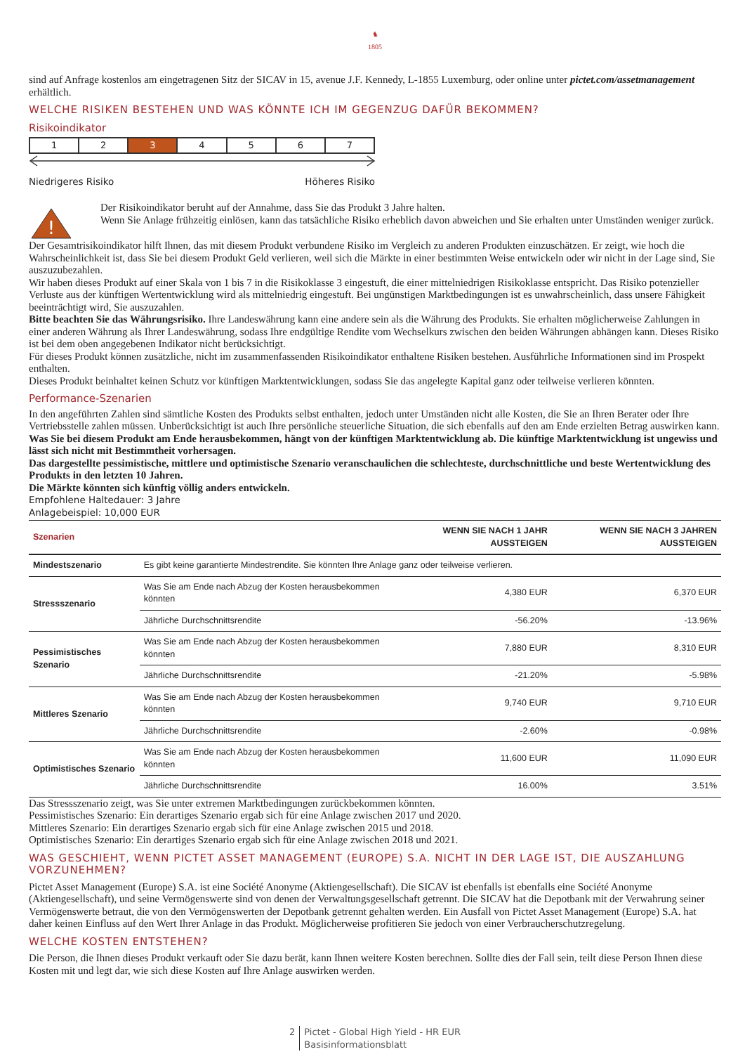♞
1805
sind auf Anfrage kostenlos am eingetragenen Sitz der SICAV in 15, avenue J.F. Kennedy, L-1855 Luxemburg, oder online unter pictet.com/assetmanagement erhältlich.
WELCHE RISIKEN BESTEHEN UND WAS KÖNNTE ICH IM GEGENZUG DAFÜR BEKOMMEN?
Risikoindikator
| 1 | 2 | 3 | 4 | 5 | 6 | 7 |
Niedrigeres Risiko Höheres Risiko
!
Der Risikoindikator beruht auf der Annahme, dass Sie das Produkt 3 Jahre halten.
Wenn Sie Anlage frühzeitig einlösen, kann das tatsächliche Risiko erheblich davon abweichen und Sie erhalten unter Umständen weniger zurück.
Der Gesamtrisikoindikator hilft Ihnen, das mit diesem Produkt verbundene Risiko im Vergleich zu anderen Produkten einzuschätzen. Er zeigt, wie hoch die Wahrscheinlichkeit ist, dass Sie bei diesem Produkt Geld verlieren, weil sich die Märkte in einer bestimmten Weise entwickeln oder wir nicht in der Lage sind, Sie auszuzubezahlen.
Wir haben dieses Produkt auf einer Skala von 1 bis 7 in die Risikoklasse 3 eingestuft, die einer mittelniedrigen Risikoklasse entspricht. Das Risiko potenzieller Verluste aus der künftigen Wertentwicklung wird als mittelniedrig eingestuft. Bei ungünstigen Marktbedingungen ist es unwahrscheinlich, dass unsere Fähigkeit beeinträchtigt wird, Sie auszuzahlen.
Bitte beachten Sie das Währungsrisiko. Ihre Landeswährung kann eine andere sein als die Währung des Produkts. Sie erhalten möglicherweise Zahlungen in einer anderen Währung als Ihrer Landeswährung, sodass Ihre endgültige Rendite vom Wechselkurs zwischen den beiden Währungen abhängen kann. Dieses Risiko ist bei dem oben angegebenen Indikator nicht berücksichtigt.
Für dieses Produkt können zusätzliche, nicht im zusammenfassenden Risikoindikator enthaltene Risiken bestehen. Ausführliche Informationen sind im Prospekt enthalten.
Dieses Produkt beinhaltet keinen Schutz vor künftigen Marktentwicklungen, sodass Sie das angelegte Kapital ganz oder teilweise verlieren könnten.
Performance-Szenarien
In den angeführten Zahlen sind sämtliche Kosten des Produkts selbst enthalten, jedoch unter Umständen nicht alle Kosten, die Sie an Ihren Berater oder Ihre Vertriebsstelle zahlen müssen. Unberücksichtigt ist auch Ihre persönliche steuerliche Situation, die sich ebenfalls auf den am Ende erzielten Betrag auswirken kann.
Was Sie bei diesem Produkt am Ende herausbekommen, hängt von der künftigen Marktentwicklung ab. Die künftige Marktentwicklung ist ungewiss und lässt sich nicht mit Bestimmtheit vorhersagen.
Das dargestellte pessimistische, mittlere und optimistische Szenario veranschaulichen die schlechteste, durchschnittliche und beste Wertentwicklung des Produkts in den letzten 10 Jahren.
Die Märkte könnten sich künftig völlig anders entwickeln.
Empfohlene Haltedauer: 3 Jahre
Anlagebeispiel: 10,000 EUR
| Szenarien | | WENN SIE NACH 1 JAHR AUSSTEIGEN | WENN SIE NACH 3 JAHREN AUSSTEIGEN |
| --- | --- | --- | --- |
| Mindestszenario | Es gibt keine garantierte Mindestrendite. Sie könnten Ihre Anlage ganz oder teilweise verlieren. | | |
| Stressszenario | Was Sie am Ende nach Abzug der Kosten herausbekommen könnten | 4,380 EUR | 6,370 EUR |
| | Jährliche Durchschnittsrendite | -56.20% | -13.96% |
| Pessimistisches Szenario | Was Sie am Ende nach Abzug der Kosten herausbekommen könnten | 7,880 EUR | 8,310 EUR |
| | Jährliche Durchschnittsrendite | -21.20% | -5.98% |
| Mittleres Szenario | Was Sie am Ende nach Abzug der Kosten herausbekommen könnten | 9,740 EUR | 9,710 EUR |
| | Jährliche Durchschnittsrendite | -2.60% | -0.98% |
| Optimistisches Szenario | Was Sie am Ende nach Abzug der Kosten herausbekommen könnten | 11,600 EUR | 11,090 EUR |
| | Jährliche Durchschnittsrendite | 16.00% | 3.51% |
Das Stressszenario zeigt, was Sie unter extremen Marktbedingungen zurückbekommen könnten.
Pessimistisches Szenario: Ein derartiges Szenario ergab sich für eine Anlage zwischen 2017 und 2020.
Mittleres Szenario: Ein derartiges Szenario ergab sich für eine Anlage zwischen 2015 und 2018.
Optimistisches Szenario: Ein derartiges Szenario ergab sich für eine Anlage zwischen 2018 und 2021.
WAS GESCHIEHT, WENN PICTET ASSET MANAGEMENT (EUROPE) S.A. NICHT IN DER LAGE IST, DIE AUSZAHLUNG VORZUNEHMEN?
Pictet Asset Management (Europe) S.A. ist eine Société Anonyme (Aktiengesellschaft). Die SICAV ist ebenfalls ist ebenfalls eine Société Anonyme (Aktiengesellschaft), und seine Vermögenswerte sind von denen der Verwaltungsgesellschaft getrennt. Die SICAV hat die Depotbank mit der Verwahrung seiner Vermögenswerte betraut, die von den Vermögenswerten der Depotbank getrennt gehalten werden. Ein Ausfall von Pictet Asset Management (Europe) S.A. hat daher keinen Einfluss auf den Wert Ihrer Anlage in das Produkt. Möglicherweise profitieren Sie jedoch von einer Verbraucherschutzregelung.
WELCHE KOSTEN ENTSTEHEN?
Die Person, die Ihnen dieses Produkt verkauft oder Sie dazu berät, kann Ihnen weitere Kosten berechnen. Sollte dies der Fall sein, teilt diese Person Ihnen diese Kosten mit und legt dar, wie sich diese Kosten auf Ihre Anlage auswirken werden.
2 Pictet - Global High Yield - HR EUR
Basisinformationsblatt